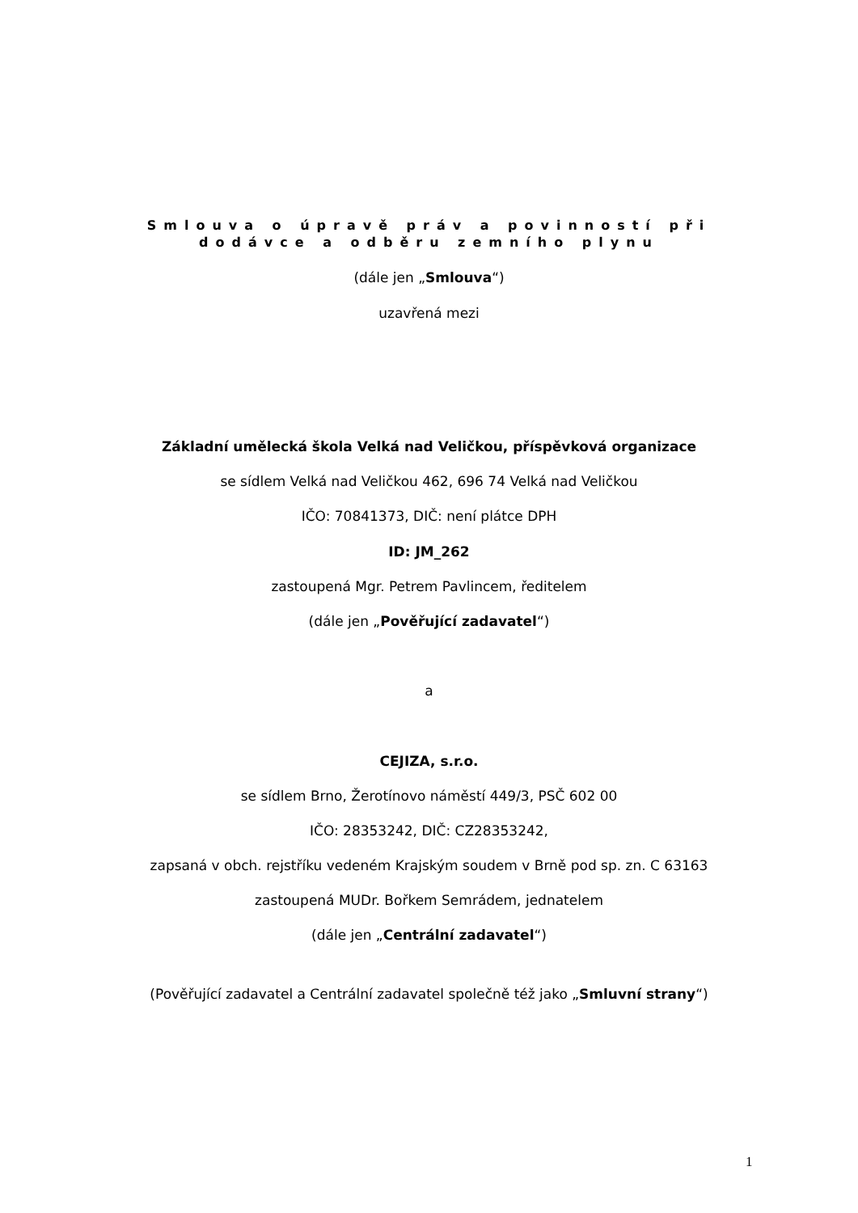Smlouva o úpravě práv a povinností při
dodávce a odběru zemního plynu
(dále jen „Smlouva“)
uzavřená mezi
Základní umělecká škola Velká nad Veličkou, příspěvková organizace
se sídlem Velká nad Veličkou 462, 696 74 Velká nad Veličkou
IČO: 70841373, DIČ: není plátce DPH
ID: JM_262
zastoupená Mgr. Petrem Pavlincem, ředitelem
(dále jen „Pověřující zadavatel“)
a
CEJIZA, s.r.o.
se sídlem Brno, Žerotínovo náměstí 449/3, PSČ 602 00
IČO: 28353242, DIČ: CZ28353242,
zapsaná v obch. rejstříku vedeném Krajským soudem v Brně pod sp. zn. C 63163
zastoupená MUDr. Bořkem Semrádem, jednatelem
(dále jen „Centrální zadavatel“)
(Pověřující zadavatel a Centrální zadavatel společně též jako „Smluvní strany“)
1